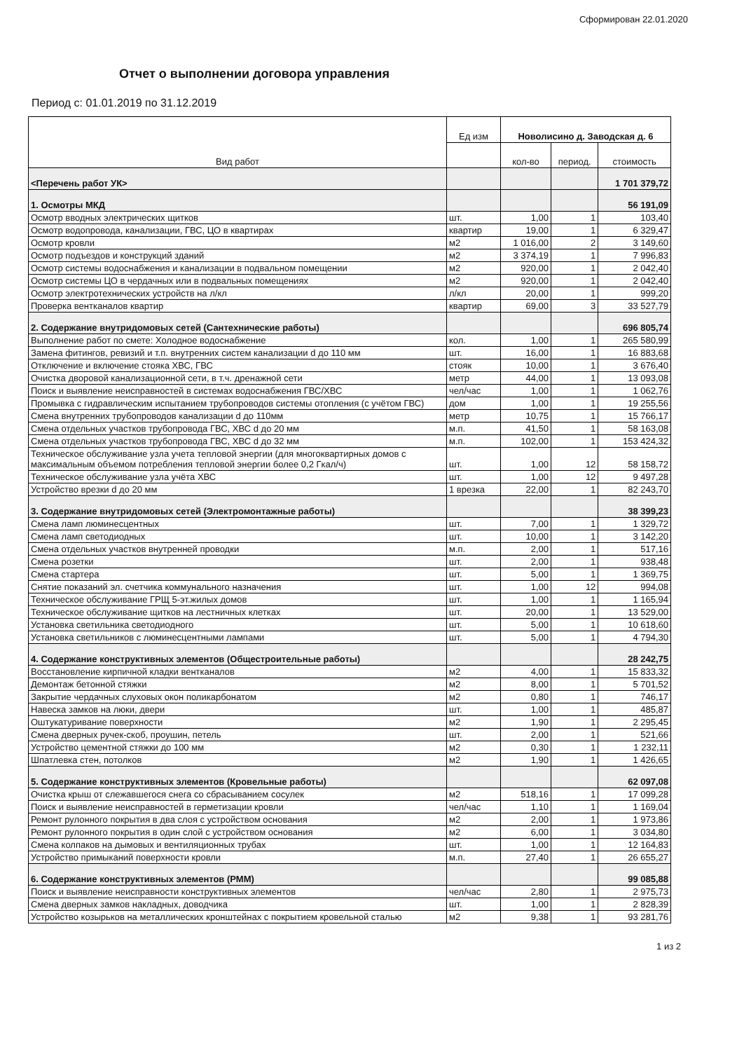Сформирован 22.01.2020
Отчет о выполнении договора управления
Период с: 01.01.2019 по 31.12.2019
| Вид работ | Ед изм | Новолисино д. Заводская д. 6 | | |
| --- | --- | --- | --- | --- |
| | | кол-во | период. | стоимость |
| <Перечень работ УК> | | | | 1 701 379,72 |
| 1. Осмотры МКД | | | | 56 191,09 |
| Осмотр вводных электрических щитков | шт. | 1,00 | 1 | 103,40 |
| Осмотр водопровода, канализации, ГВС, ЦО в квартирах | квартир | 19,00 | 1 | 6 329,47 |
| Осмотр кровли | м2 | 1 016,00 | 2 | 3 149,60 |
| Осмотр подъездов и конструкций зданий | м2 | 3 374,19 | 1 | 7 996,83 |
| Осмотр системы водоснабжения и канализации в подвальном помещении | м2 | 920,00 | 1 | 2 042,40 |
| Осмотр системы ЦО в чердачных или в подвальных помещениях | м2 | 920,00 | 1 | 2 042,40 |
| Осмотр электротехнических устройств на л/кл | л/кл | 20,00 | 1 | 999,20 |
| Проверка вентканалов квартир | квартир | 69,00 | 3 | 33 527,79 |
| 2. Содержание внутридомовых сетей (Сантехнические работы) | | | | 696 805,74 |
| Выполнение работ по смете: Холодное водоснабжение | кол. | 1,00 | 1 | 265 580,99 |
| Замена фитингов, ревизий и т.п. внутренних систем канализации d до 110 мм | шт. | 16,00 | 1 | 16 883,68 |
| Отключение и включение стояка ХВС, ГВС | стояк | 10,00 | 1 | 3 676,40 |
| Очистка дворовой канализационной сети, в т.ч. дренажной сети | метр | 44,00 | 1 | 13 093,08 |
| Поиск и выявление неисправностей в системах водоснабжения ГВС/ХВС | чел/час | 1,00 | 1 | 1 062,76 |
| Промывка с гидравлическим испытанием трубопроводов системы отопления (с учётом ГВС) | дом | 1,00 | 1 | 19 255,56 |
| Смена внутренних трубопроводов канализации d до 110мм | метр | 10,75 | 1 | 15 766,17 |
| Смена отдельных участков трубопровода ГВС, ХВС d до 20 мм | м.п. | 41,50 | 1 | 58 163,08 |
| Смена отдельных участков трубопровода ГВС, ХВС d до 32 мм | м.п. | 102,00 | 1 | 153 424,32 |
| Техническое обслуживание узла учета тепловой энергии (для многоквартирных домов с максимальным объемом потребления тепловой энергии более 0,2 Гкал/ч) | шт. | 1,00 | 12 | 58 158,72 |
| Техническое обслуживание узла учёта ХВС | шт. | 1,00 | 12 | 9 497,28 |
| Устройство врезки d до 20 мм | 1 врезка | 22,00 | 1 | 82 243,70 |
| 3. Содержание внутридомовых сетей (Электромонтажные работы) | | | | 38 399,23 |
| Смена ламп люминесцентных | шт. | 7,00 | 1 | 1 329,72 |
| Смена ламп светодиодных | шт. | 10,00 | 1 | 3 142,20 |
| Смена отдельных участков внутренней проводки | м.п. | 2,00 | 1 | 517,16 |
| Смена розетки | шт. | 2,00 | 1 | 938,48 |
| Смена стартера | шт. | 5,00 | 1 | 1 369,75 |
| Снятие показаний эл. счетчика коммунального назначения | шт. | 1,00 | 12 | 994,08 |
| Техническое обслуживание ГРЩ 5-эт.жилых домов | шт. | 1,00 | 1 | 1 165,94 |
| Техническое обслуживание щитков на лестничных клетках | шт. | 20,00 | 1 | 13 529,00 |
| Установка светильника светодиодного | шт. | 5,00 | 1 | 10 618,60 |
| Установка светильников с люминесцентными лампами | шт. | 5,00 | 1 | 4 794,30 |
| 4. Содержание конструктивных элементов (Общестроительные работы) | | | | 28 242,75 |
| Восстановление кирпичной кладки вентканалов | м2 | 4,00 | 1 | 15 833,32 |
| Демонтаж бетонной стяжки | м2 | 8,00 | 1 | 5 701,52 |
| Закрытие чердачных слуховых окон поликарбонатом | м2 | 0,80 | 1 | 746,17 |
| Навеска замков на люки, двери | шт. | 1,00 | 1 | 485,87 |
| Оштукатуривание поверхности | м2 | 1,90 | 1 | 2 295,45 |
| Смена дверных ручек-скоб, проушин, петель | шт. | 2,00 | 1 | 521,66 |
| Устройство цементной стяжки до 100 мм | м2 | 0,30 | 1 | 1 232,11 |
| Шпатлевка стен, потолков | м2 | 1,90 | 1 | 1 426,65 |
| 5. Содержание конструктивных элементов (Кровельные работы) | | | | 62 097,08 |
| Очистка крыш от слежавшегося снега со сбрасыванием сосулек | м2 | 518,16 | 1 | 17 099,28 |
| Поиск и выявление неисправностей в герметизации кровли | чел/час | 1,10 | 1 | 1 169,04 |
| Ремонт рулонного покрытия в два слоя с устройством основания | м2 | 2,00 | 1 | 1 973,86 |
| Ремонт рулонного покрытия в один слой с устройством основания | м2 | 6,00 | 1 | 3 034,80 |
| Смена колпаков на дымовых и вентиляционных трубах | шт. | 1,00 | 1 | 12 164,83 |
| Устройство примыканий поверхности кровли | м.п. | 27,40 | 1 | 26 655,27 |
| 6. Содержание конструктивных элементов (РММ) | | | | 99 085,88 |
| Поиск и выявление неисправности конструктивных элементов | чел/час | 2,80 | 1 | 2 975,73 |
| Смена дверных замков накладных, доводчика | шт. | 1,00 | 1 | 2 828,39 |
| Устройство козырьков на металлических кронштейнах с покрытием кровельной сталью | м2 | 9,38 | 1 | 93 281,76 |
1 из 2